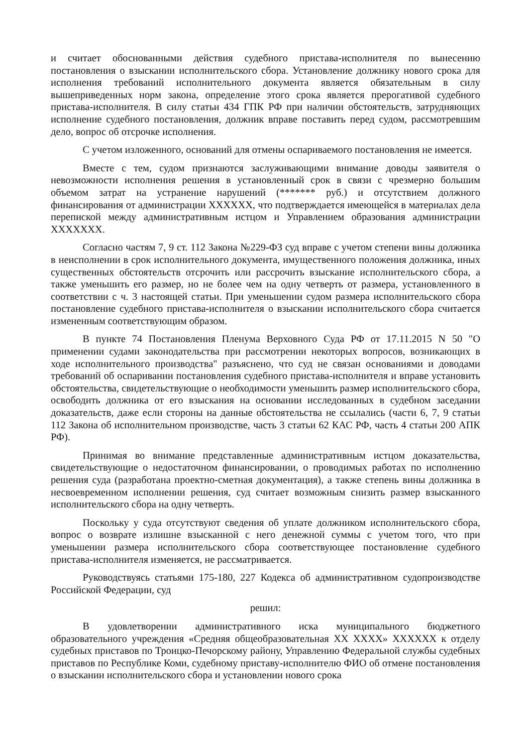и считает обоснованными действия судебного пристава-исполнителя по вынесению постановления о взыскании исполнительского сбора. Установление должнику нового срока для исполнения требований исполнительного документа является обязательным в силу вышеприведенных норм закона, определение этого срока является прерогативой судебного пристава-исполнителя. В силу статьи 434 ГПК РФ при наличии обстоятельств, затрудняющих исполнение судебного постановления, должник вправе поставить перед судом, рассмотревшим дело, вопрос об отсрочке исполнения.
С учетом изложенного, оснований для отмены оспариваемого постановления не имеется.
Вместе с тем, судом признаются заслуживающими внимание доводы заявителя о невозможности исполнения решения в установленный срок в связи с чрезмерно большим объемом затрат на устранение нарушений (******* руб.) и отсутствием должного финансирования от администрации XXXXXX, что подтверждается имеющейся в материалах дела перепиской между административным истцом и Управлением образования администрации XXXXXXX.
Согласно частям 7, 9 ст. 112 Закона №229-ФЗ суд вправе с учетом степени вины должника в неисполнении в срок исполнительного документа, имущественного положения должника, иных существенных обстоятельств отсрочить или рассрочить взыскание исполнительского сбора, а также уменьшить его размер, но не более чем на одну четверть от размера, установленного в соответствии с ч. 3 настоящей статьи. При уменьшении судом размера исполнительского сбора постановление судебного пристава-исполнителя о взыскании исполнительского сбора считается измененным соответствующим образом.
В пункте 74 Постановления Пленума Верховного Суда РФ от 17.11.2015 N 50 "О применении судами законодательства при рассмотрении некоторых вопросов, возникающих в ходе исполнительного производства" разъяснено, что суд не связан основаниями и доводами требований об оспаривании постановления судебного пристава-исполнителя и вправе установить обстоятельства, свидетельствующие о необходимости уменьшить размер исполнительского сбора, освободить должника от его взыскания на основании исследованных в судебном заседании доказательств, даже если стороны на данные обстоятельства не ссылались (части 6, 7, 9 статьи 112 Закона об исполнительном производстве, часть 3 статьи 62 КАС РФ, часть 4 статьи 200 АПК РФ).
Принимая во внимание представленные административным истцом доказательства, свидетельствующие о недостаточном финансировании, о проводимых работах по исполнению решения суда (разработана проектно-сметная документация), а также степень вины должника в несвоевременном исполнении решения, суд считает возможным снизить размер взысканного исполнительского сбора на одну четверть.
Поскольку у суда отсутствуют сведения об уплате должником исполнительского сбора, вопрос о возврате излишне взысканной с него денежной суммы с учетом того, что при уменьшении размера исполнительского сбора соответствующее постановление судебного пристава-исполнителя изменяется, не рассматривается.
Руководствуясь статьями 175-180, 227 Кодекса об административном судопроизводстве Российской Федерации, суд
решил:
В удовлетворении административного иска муниципального бюджетного образовательного учреждения «Средняя общеобразовательная XX XXXX» XXXXXX к отделу судебных приставов по Троицко-Печорскому району, Управлению Федеральной службы судебных приставов по Республике Коми, судебному приставу-исполнителю ФИО об отмене постановления о взыскании исполнительского сбора и установлении нового срока